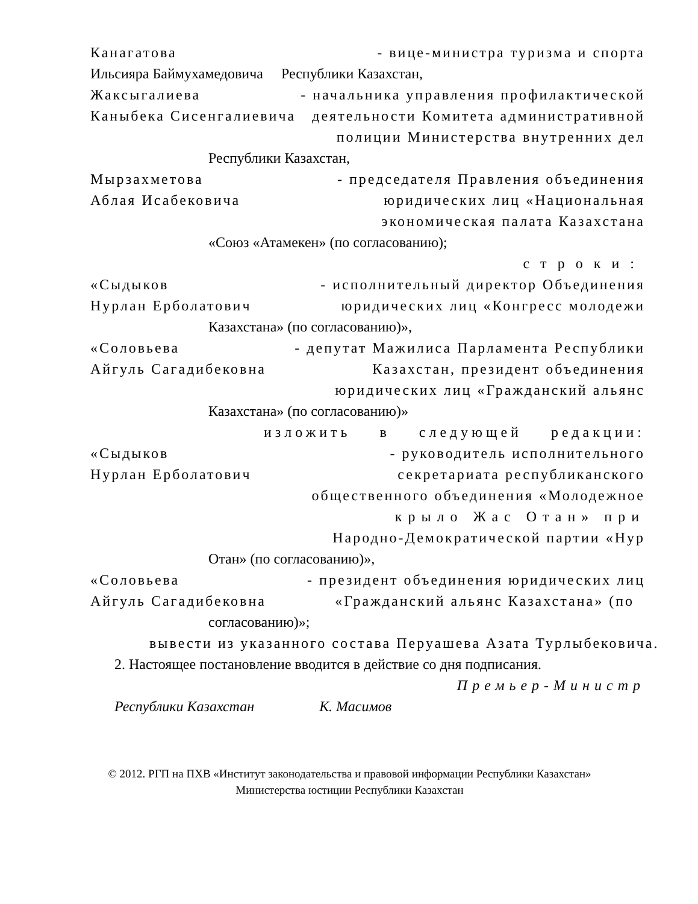Канагатова - вице-министра туризма и спорта
Ильсияра Баймухамедовича Республики Казахстан,
Жаксыгалиева - начальника управления профилактической
Каныбека Сисенгалиевича деятельности Комитета административной
полиции Министерства внутренних дел
Республики Казахстан,
Мырзахметова - председателя Правления объединения
Аблая Исабековича юридических лиц «Национальная
экономическая палата Казахстана
«Союз «Атамекен» (по согласованию);
строки:
«Сыдыков - исполнительный директор Объединения
Нурлан Ерболатович юридических лиц «Конгресс молодежи
Казахстана» (по согласованию)»,
«Соловьева - депутат Мажилиса Парламента Республики
Айгуль Сагадибековна Казахстан, президент объединения
юридических лиц «Гражданский альянс
Казахстана» (по согласованию)»
изложить в следующей редакции:
«Сыдыков - руководитель исполнительного
Нурлан Ерболатович секретариата республиканского
общественного объединения «Молодежное
крыло Жас Отан» при
Народно-Демократической партии «Нур
Отан» (по согласованию)»,
«Соловьева - президент объединения юридических лиц
Айгуль Сагадибековна «Гражданский альянс Казахстана» (по
согласованию)»;
вывести из указанного состава Перуашева Азата Турлыбековича.
2. Настоящее постановление вводится в действие со дня подписания.
Премьер-Министр
Республики Казахстан К. Масимов
© 2012. РГП на ПХВ «Институт законодательства и правовой информации Республики Казахстан»
Министерства юстиции Республики Казахстан